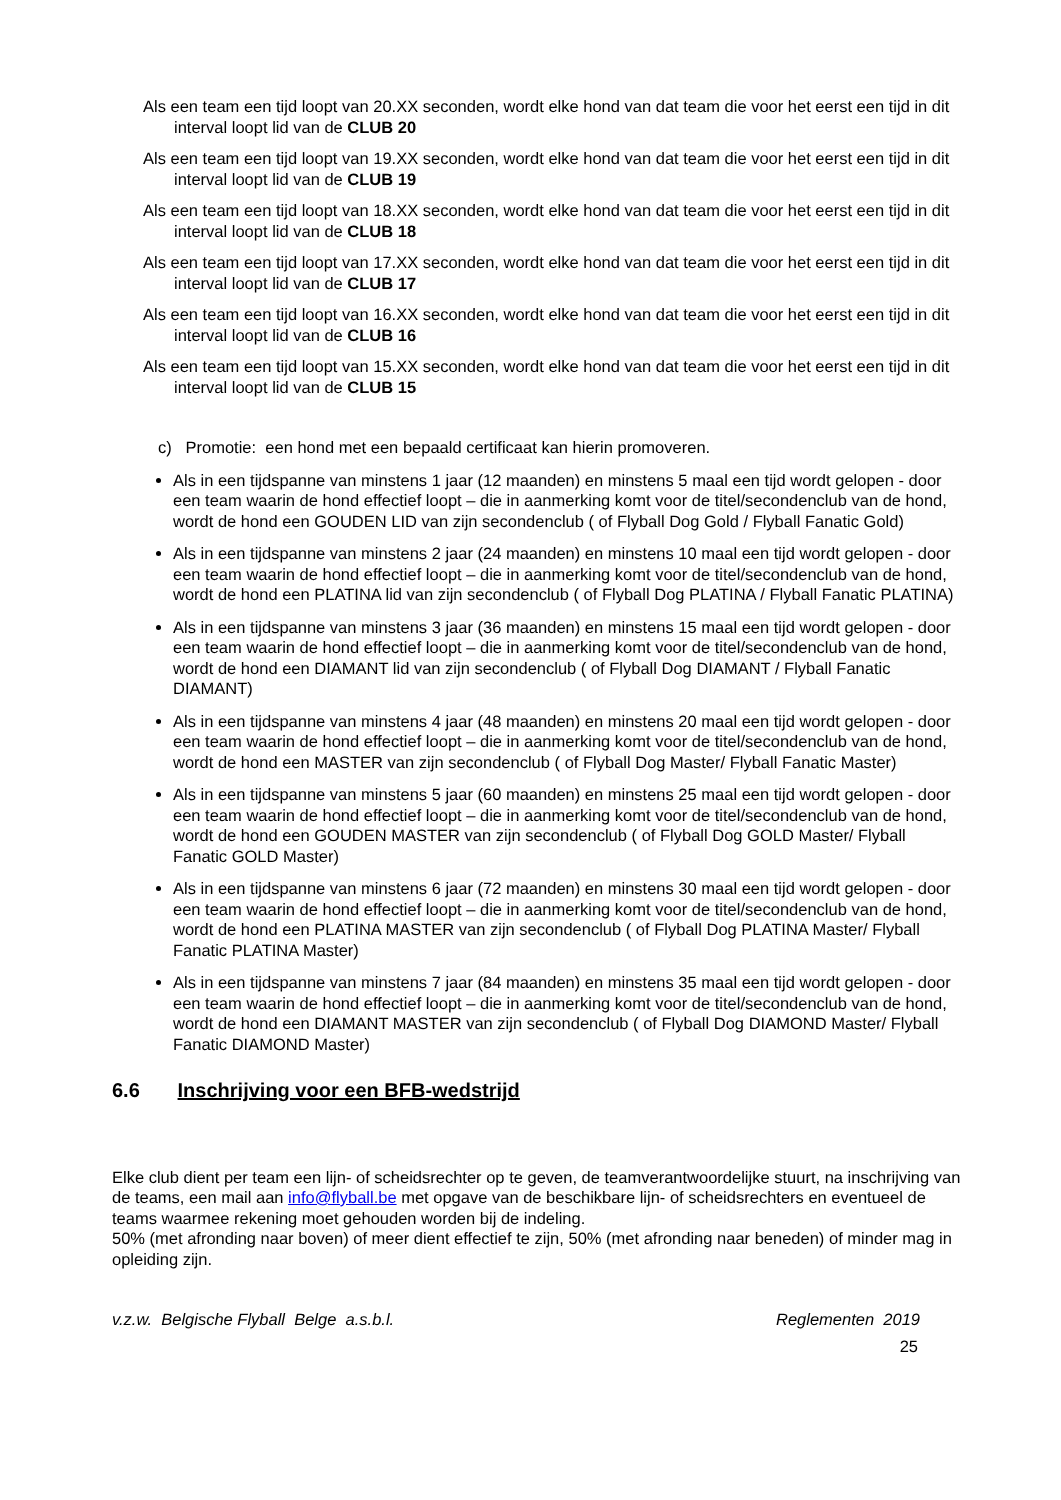Als een team een tijd loopt van 20.XX seconden, wordt elke hond van dat team die voor het eerst een tijd in dit interval loopt lid van de CLUB 20
Als een team een tijd loopt van 19.XX seconden, wordt elke hond van dat team die voor het eerst een tijd in dit interval loopt lid van de CLUB 19
Als een team een tijd loopt van 18.XX seconden, wordt elke hond van dat team die voor het eerst een tijd in dit interval loopt lid van de CLUB 18
Als een team een tijd loopt van 17.XX seconden, wordt elke hond van dat team die voor het eerst een tijd in dit interval loopt lid van de CLUB 17
Als een team een tijd loopt van 16.XX seconden, wordt elke hond van dat team die voor het eerst een tijd in dit interval loopt lid van de CLUB 16
Als een team een tijd loopt van 15.XX seconden, wordt elke hond van dat team die voor het eerst een tijd in dit interval loopt lid van de CLUB 15
c) Promotie: een hond met een bepaald certificaat kan hierin promoveren.
Als in een tijdspanne van minstens 1 jaar (12 maanden) en minstens 5 maal een tijd wordt gelopen - door een team waarin de hond effectief loopt – die in aanmerking komt voor de titel/secondenclub van de hond, wordt de hond een GOUDEN LID van zijn secondenclub ( of Flyball Dog Gold / Flyball Fanatic Gold)
Als in een tijdspanne van minstens 2 jaar (24 maanden) en minstens 10 maal een tijd wordt gelopen - door een team waarin de hond effectief loopt – die in aanmerking komt voor de titel/secondenclub van de hond, wordt de hond een PLATINA lid van zijn secondenclub ( of Flyball Dog PLATINA / Flyball Fanatic PLATINA)
Als in een tijdspanne van minstens 3 jaar (36 maanden) en minstens 15 maal een tijd wordt gelopen - door een team waarin de hond effectief loopt – die in aanmerking komt voor de titel/secondenclub van de hond, wordt de hond een DIAMANT lid van zijn secondenclub ( of Flyball Dog DIAMANT / Flyball Fanatic DIAMANT)
Als in een tijdspanne van minstens 4 jaar (48 maanden) en minstens 20 maal een tijd wordt gelopen - door een team waarin de hond effectief loopt – die in aanmerking komt voor de titel/secondenclub van de hond, wordt de hond een MASTER van zijn secondenclub ( of Flyball Dog Master/ Flyball Fanatic Master)
Als in een tijdspanne van minstens 5 jaar (60 maanden) en minstens 25 maal een tijd wordt gelopen - door een team waarin de hond effectief loopt – die in aanmerking komt voor de titel/secondenclub van de hond, wordt de hond een GOUDEN MASTER van zijn secondenclub ( of Flyball Dog GOLD Master/ Flyball Fanatic GOLD Master)
Als in een tijdspanne van minstens 6 jaar (72 maanden) en minstens 30 maal een tijd wordt gelopen - door een team waarin de hond effectief loopt – die in aanmerking komt voor de titel/secondenclub van de hond, wordt de hond een PLATINA MASTER van zijn secondenclub ( of Flyball Dog PLATINA Master/ Flyball Fanatic PLATINA Master)
Als in een tijdspanne van minstens 7 jaar (84 maanden) en minstens 35 maal een tijd wordt gelopen - door een team waarin de hond effectief loopt – die in aanmerking komt voor de titel/secondenclub van de hond, wordt de hond een DIAMANT MASTER van zijn secondenclub ( of Flyball Dog DIAMOND Master/ Flyball Fanatic DIAMOND Master)
6.6 Inschrijving voor een BFB-wedstrijd
Elke club dient per team een lijn- of scheidsrechter op te geven, de teamverantwoordelijke stuurt, na inschrijving van de teams, een mail aan info@flyball.be met opgave van de beschikbare lijn- of scheidsrechters en eventueel de teams waarmee rekening moet gehouden worden bij de indeling.
50% (met afronding naar boven) of meer dient effectief te zijn, 50% (met afronding naar beneden) of minder mag in opleiding zijn.
v.z.w. Belgische Flyball Belge a.s.b.l. Reglementen 2019
25